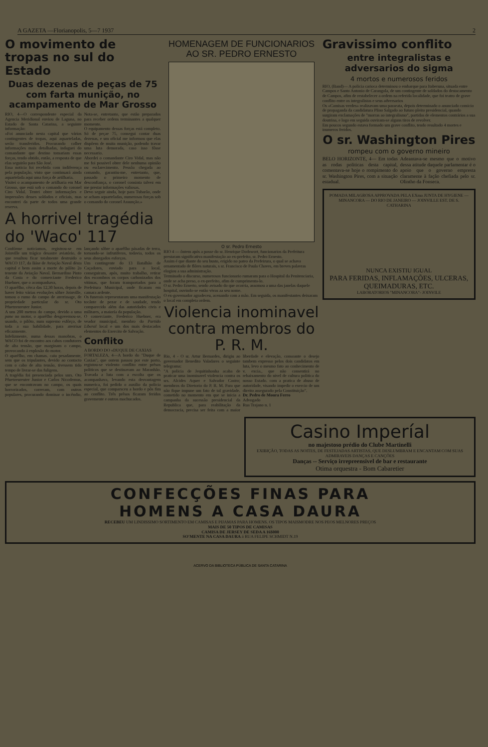A GAZETA —Florianopolis, 5—7 1937 2
O movimento de tropas no sul do Estado
Duas dezenas de peças de 75 com farta munição, no acampamento de Mar Grosso
RIO, 4—O correspondente especial da Agencia Meridional enviou de Laguna, no Estado de Santa Catarina, a seguinte informação:
«Foi anunciado nesta capital que vários contingentes de tropas, aqui aquarteladas, serão transferidos. Procurando colher informações mais detalhadas, indaguei do comandante que destino tomariam essas forças, tendo obtido, então, a resposta de que elas seguirão para São José.
Essa noticia foi recebida com indiferença pela população, visto que continuará ainda aquartelada aqui uma força de artilharia.
Visitei o acampamento de artilharia em Mar Grosso, que está sob o comando do coronel Ciro Vidal. Tentei obter informações e impressões desses soldados e oficiais, mas encontrei da parte de todos uma grande reserva.
Nota-se, entretanto, que estão preparados para receber ordens terminantes a qualquer momento.
O equipamento dessas forças está completo. Só de peçae 75, consegui contar duas dezenas, e um oficial me informou que elas dispõem de muita munição, podendo travar uma luta demorada, caso isso fôsse necessario.
Abordei o comandante Ciro Vidal, mas não me foi possivel obter dele nenhuma opinião ou esclarecimento. Pessôa chegada ao comando, garantiu-me, entretanto, que, passado o primeiro momento de desconfiança, o coronel consinta talvez em me prestar informações valiosas.
Devo seguir ainda, hoje para Tubarão, onde se acham aquarteladas, numerosas forças sob o comando do coronel Assunção.»
A horrivel tragédia do 'Waco' 117
Confórme noticiamos, registrou-se em Joinville um trágico desastre aviatório, de que resultou ficar totalmente destruido o WACO 117, da Báse de Aviação Naval dèsta capital e bem assim a morte do pilôto 2o tenente da Aviação Naval. Bernardino Pinto da Costa e do comerciante Frederico Huebner, que o acompanhava,
O aparêlho, cêrca das 12,30 horas, depois de haver feito várias evoluções sôbre Joinville, tomou o rumo do campo de aterrissage, de propriedade particular do sr. Oto Pfuetzenreuter Junior.
A uns 200 metros do campo, devido a uma pane no motor, o aparêlho desgovernou-se, usando, o pilôto, num supremo esfôrço, de toda a sua habilidade, para aterrisar eficazmente.
Infelizmente, numa dessas manobras, o WACO foi de encontro aos cabos condutores de alta tensão, que marginam o campo, provocando á explosão do motor.
O aparêlho, em chamas. caiu pesadamente, sem que os tripulantes, devido ao contacto com o cabo de alta tensão, tivessem tido tempo de livrar-se das fuligens.
A tragédia foi presenciada pelos snrs. Oto Pfuetzeureuter Junior e Carlos Nicodemus, que se encontravam no campo, os quais horrorizados, correram, com outros populares, procurando dominar o incêndio, lançando sôbre o aparêlho pásadas de terra, tornando-se infrutiferos, todavia, todos os seus abnegados esforços.
Um contingente do 13 Batalhão de Caçadores, enviado para o local, conseguiram, após, muito trabalho, retirar dos escombros os corpos carbonizados dos vitimas, que foram transportados para a Prefeitura Municipal, onde ficaram em camara ardente.
Os funerais representaram uma manifestação tocânte de pezar e de saudade, tendo comparecido além das autoridades civis e militares, a maioría da população.
O comerciante, Frederico Huebner, era veador municipal, membro do Partido Liberal local e um dos mais destacados elementos do Exercito de Salvação.
Conflito
A BORDO DO «DUQUE DE CAXIAS
FORTALEZA, 4—A bordo do "Duque de Caxias", que ontem passou por este porto, registou-se violento conflito entre prêsos politicos que se destinavam ao Maranhão. Travada a luta com a escolta que os acompanhava, levando esta desvantagem numerica, foi pedido o auxilio da policia especial, que comparsceu a bordo e pôs fim ao conflito. Três prêsos ficaram feridos gravemente e outros machucados.
HOMENAGEM DE FUNCIONARIOS AO SR. PEDRO ERNESTO
O sr. Pedro Ernesto
RIO 4 — ôntem após a posse do sr. Henrique Dodswort, funcionarios da Prefeitura prestaram significativa manifestação ao ex-prefeito, sr. Pedro Ernesto.
Assim é que diante do seu busto, erigido no pateo da Prefeirura, o qual se achava ornamentado de flôres naturais, s sr. Francisco de Paula Chaves, em breves palavras elogiou a sua administração.
Terminado o discurso, numerosos funcionario rumaram para o Hospital da Penitenciaria, onde se acha preso, o ex-prefeito, afim de cumprimenta-lo.
O sr. Pedro Ernerto, sendo avisado do que ocorria, assomou a uma das janelas daquele hospital, ouvindo-se então vivas aa seu nome.
O ex-governador agradeceu, acenando com a mão. Em seguida, os manifestantes deixaram o local em completa ordem.
Violencia inominavel contra membros do P. R. M.
Rio, 4 - O sr. Artur Bernardes, dirigiu ao governador Benedito Valadares o seguinte telegrama:
"A policia de Jequitinhonha acaba de praticar uma inominavel violencia contra os srs. Alcides Aquer e Salvador Castro; membros do Diretorio do P. R. M. Para que não fique impune um fato de tal gravidade. cometido no momento em que se inicia a campanha da sucessão presidencial da Republica que, para reabilitação da democracia, precisa ser feita com a maior liberdade e elevação, consoante o desejo tambem expresso pelos dois candidatos em luta, levo o mesmo fato ao conhecimento de v. excia., que não consentirá no rebaixamento do nivel de cultura politica do nosso Estado. com a pratica de abuso de autoridade, visando impedir o exercio de um direito assegurado pela Constituição".
Dr. Pedro de Moura Ferro
Advogado
Rua Trajano n. 1
Gravissimo conflito
entre integralistas e adversarios do sigma
4 mortos e numerosos feridos
RIO, (Band)— A policia carioca determinou o embarque para Itaberuna, situada entre Campos e Santo Antonio de Carangola, de um contingente de soldados do destacamento de Campos, afim de restabelecer a ordem na referida localidade, que foi teatro de grave conflito entre os integralistas e seus adversarios
Os «Camisas verdes» realizavam uma passeata, depois determinado o anunciado comicio de propaganda da candidatura Plino Salgado ao futuro pleito presidencial, quando surgiram exclamações de "morras ao integralismo", partidas de elementos contrários a sua doutrina, e logo em seguida ouviram-se alguns tiros de revolver.
Em poucos segundo estava formado um grave conflito, tendo resultado 4 mortes e inumeros feridos.
O sr. Washington Pires
rompeu com o governo mineiro
BELO HORIZONTE, 4— Em todas as rodas politicas desta capital, comentava-se hoje o rompimento do sr. Washington Pires, com a situação estadual.
Adeantava-se mesmo que o motivo dessa atitude daquele parlamentar é o apoio que o governo empresta claramente à fação chefiada pelo sr. Olintho da Fonseca.
POMADA MILAGROSA APPROVADA PELA EXma JUNTA DE HYGIENE — MINANCORA — DO RIO DE JANEIRO — JOINVILLE EST. DE S. CATHARINA
NUNCA EXISTIU IGUAL
PARA FERIDAS, INFLAMAÇÕES, ULCERAS, QUEIMADURAS, ETC.
LABORATORIOS "MINANCORA"- JOINVILE
Casino Imperíal
no majestoso prédio do Clube Martinelli
EXIBIÇÃO, TODAS AS NOITES, DE FESTEJADAS ARTISTAS, QUE DESLUMBRAM E ENCANTAM COM SUAS ADMIRAVEIS DANÇAS E CANÇÕES
Danças -- Serviço irrepreensivel de bar e restaurante
Otima orquestra - Bom Cabaretier
CONFECÇÕES FINAS PARA
HOMENS A CASA DAURA
RECEBEU UM LINDISSIMO SORTIMENTO EM CAMISAS E PIJAMAS PARA HOMENS. OS TIPOS MAISMODRE NOS PEOS MELNORES PREÇOS
MAIS DE 50 TIPOS DE CAMISAS
CAMISA DE JERSEY DE SEDA A 16$000
SO'MENTE NA CASA DAURA á RUA FELIPE SCHMIDT N.19
ACERVO DA BIBLIOTECA PÚBLICA DE SANTA CATARINA